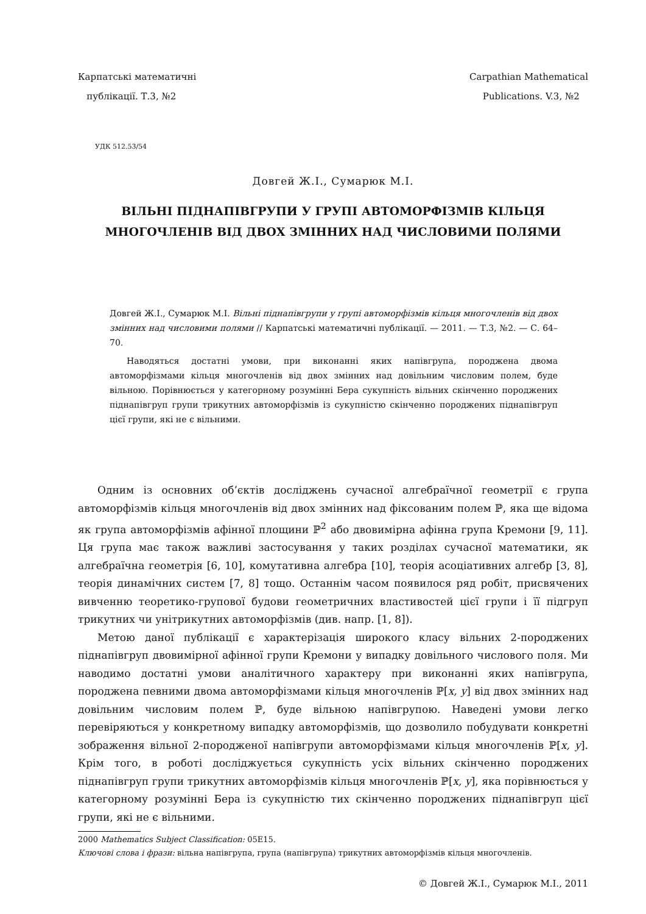Карпатські математичні
публікації. Т.3, №2
Carpathian Mathematical
Publications. V.3, №2
УДК 512.53/54
Довгей Ж.I., Сумарюк М.I.
ВІЛЬНІ ПІДНАПІВГРУПИ У ГРУПІ АВТОМОРФІЗМІВ КІЛЬЦЯ МНОГОЧЛЕНІВ ВІД ДВОХ ЗМІННИХ НАД ЧИСЛОВИМИ ПОЛЯМИ
Довгей Ж.I., Сумарюк М.I. Вільні піднапівгрупи у групі автоморфізмів кільця многочленів від двох змінних над числовими полями // Карпатські математичні публікації. — 2011. — Т.3, №2. — С. 64–70.
Наводяться достатні умови, при виконанні яких напівгрупа, породжена двома автоморфізмами кільця многочленів від двох змінних над довільним числовим полем, буде вільною. Порівнюється у категорному розумінні Бера сукупність вільних скінченно породжених піднапівгруп групи трикутних автоморфізмів із сукупністю скінченно породжених піднапівгруп цієї групи, які не є вільними.
Одним із основних об’єктів досліджень сучасної алгебраїчної геометрії є група автоморфізмів кільця многочленів від двох змінних над фіксованим полем ℙ, яка ще відома як група автоморфізмів афінної площини ℙ<sup>2</sup> або двовимірна афінна група Кремони [9, 11]. Ця група має також важливі застосування у таких розділах сучасної математики, як алгебраїчна геометрія [6, 10], комутативна алгебра [10], теорія асоціативних алгебр [3, 8], теорія динамічних систем [7, 8] тощо. Останнім часом появилося ряд робіт, присвячених вивченню теоретико-групової будови геометричних властивостей цієї групи і її підгруп трикутних чи унітрикутних автоморфізмів (див. напр. [1, 8]).
Метою даної публікації є характерізація широкого класу вільних 2-породжених піднапівгруп двовимірної афінної групи Кремони у випадку довільного числового поля. Ми наводимо достатні умови аналітичного характеру при виконанні яких напівгрупа, породжена певними двома автоморфізмами кільця многочленів ℙ[x, y] від двох змінних над довільним числовим полем ℙ, буде вільною напівгрупою. Наведені умови легко перевіряються у конкретному випадку автоморфізмів, що дозволило побудувати конкретні зображення вільної 2-породженої напівгрупи автоморфізмами кільця многочленів ℙ[x, y]. Крім того, в роботі досліджується сукупність усіх вільних скінченно породжених піднапівгруп групи трикутних автоморфізмів кільця многочленів ℙ[x, y], яка порівнюється у категорному розумінні Бера із сукупністю тих скінченно породжених піднапівгруп цієї групи, які не є вільними.
2000 Mathematics Subject Classification: 05E15.
Ключові слова і фрази: вільна напівгрупа, група (напівгрупа) трикутних автоморфізмів кільця многочленів.
© Довгей Ж.I., Сумарюк М.I., 2011